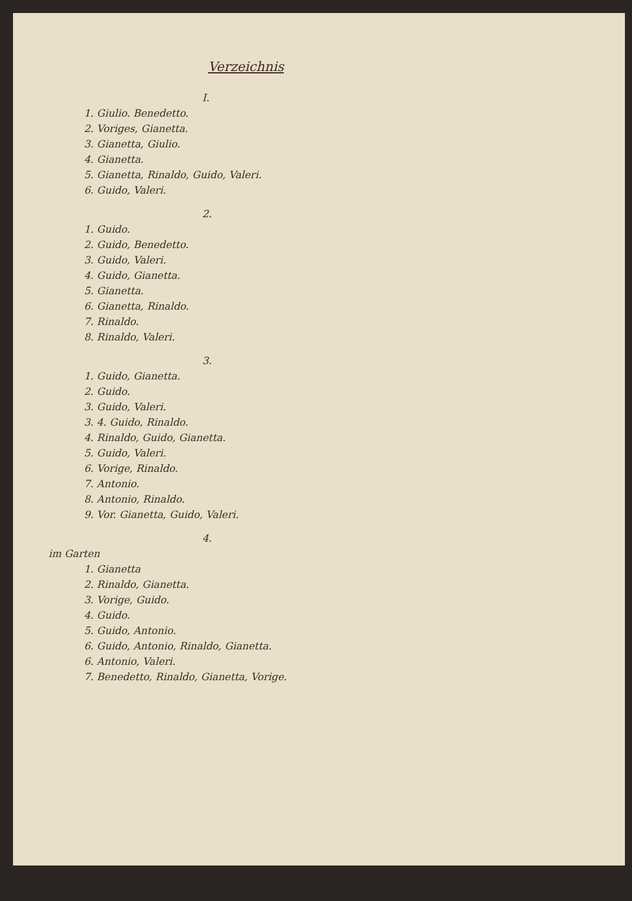Verzeichnis
I.
1. Giulio. Benedetto.
2. Voriges, Gianetta.
3. Gianetta, Giulio.
4. Gianetta.
5. Gianetta, Rinaldo, Guido, Valeri.
6. Guido, Valeri.
2.
1. Guido.
2. Guido, Benedetto.
3. Guido, Valeri.
4. Guido, Gianetta.
5. Gianetta.
6. Gianetta, Rinaldo.
7. Rinaldo.
8. Rinaldo, Valeri.
3.
1. Guido, Gianetta.
2. Guido.
3. Guido, Valeri.
3. 4. Guido, Rinaldo.
4. Rinaldo, Guido, Gianetta.
5. Guido, Valeri.
6. Vorige, Rinaldo.
7. Antonio.
8. Antonio, Rinaldo.
9. Vor. Gianetta, Guido, Valeri.
4.
im Garten
1. Gianetta
2. Rinaldo, Gianetta.
3. Vorige, Guido.
4. Guido.
5. Guido, Antonio.
6. Guido, Antonio, Rinaldo, Gianetta.
6. Antonio, Valeri.
7. Benedetto, Rinaldo, Gianetta, Vorige.